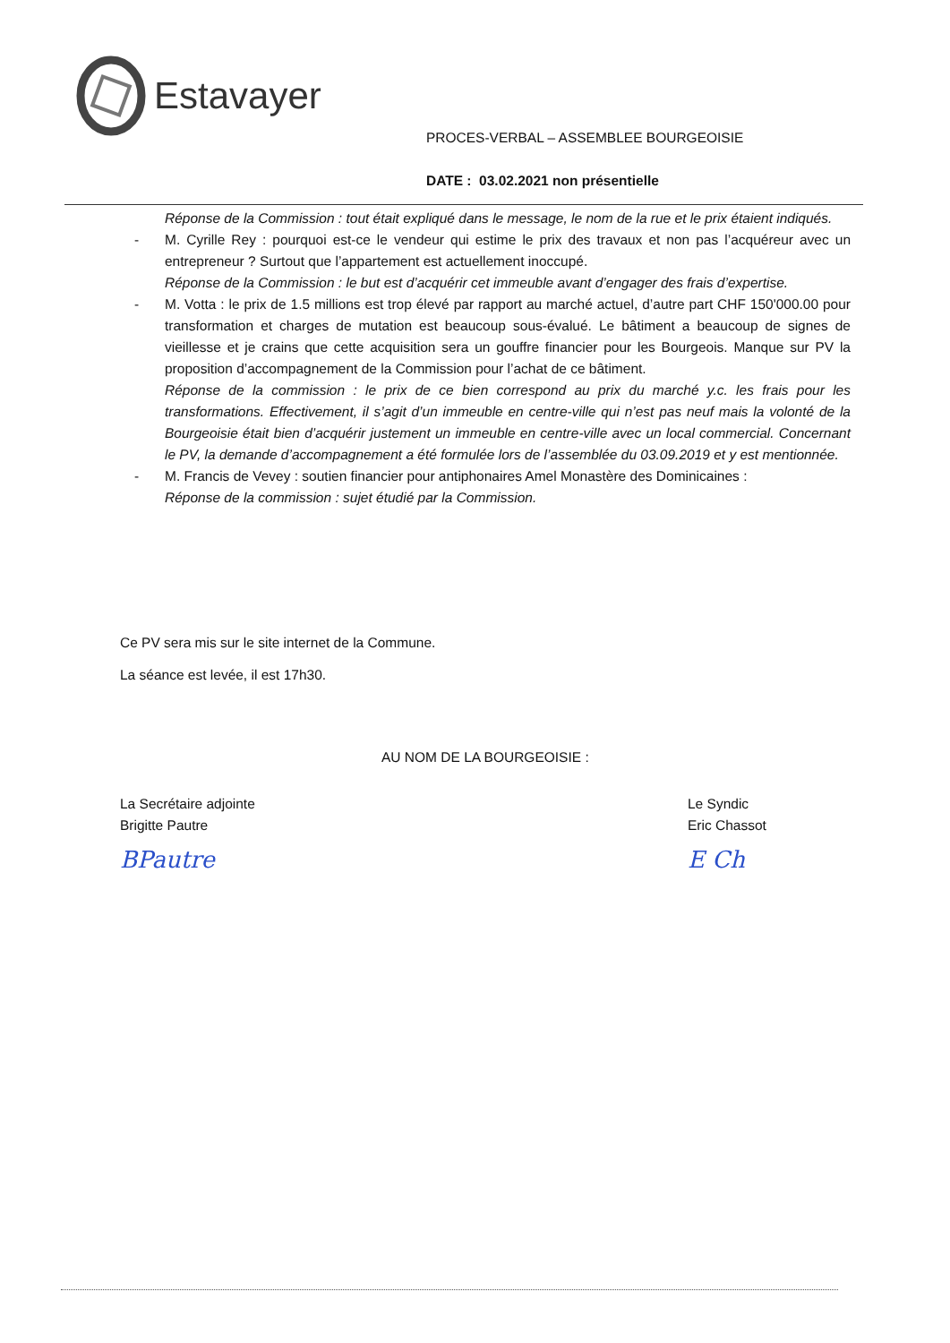Estavayer
PROCES-VERBAL – ASSEMBLEE BOURGEOISIE
DATE : 03.02.2021 non présentielle
Réponse de la Commission : tout était expliqué dans le message, le nom de la rue et le prix étaient indiqués.
- M. Cyrille Rey : pourquoi est-ce le vendeur qui estime le prix des travaux et non pas l’acquéreur avec un entrepreneur ? Surtout que l’appartement est actuellement inoccupé.
Réponse de la Commission : le but est d’acquérir cet immeuble avant d’engager des frais d’expertise.
- M. Votta : le prix de 1.5 millions est trop élevé par rapport au marché actuel, d’autre part CHF 150'000.00 pour transformation et charges de mutation est beaucoup sous-évalué. Le bâtiment a beaucoup de signes de vieillesse et je crains que cette acquisition sera un gouffre financier pour les Bourgeois. Manque sur PV la proposition d’accompagnement de la Commission pour l’achat de ce bâtiment.
Réponse de la commission : le prix de ce bien correspond au prix du marché y.c. les frais pour les transformations. Effectivement, il s’agit d’un immeuble en centre-ville qui n’est pas neuf mais la volonté de la Bourgeoisie était bien d’acquérir justement un immeuble en centre-ville avec un local commercial. Concernant le PV, la demande d’accompagnement a été formulée lors de l’assemblée du 03.09.2019 et y est mentionnée.
- M. Francis de Vevey : soutien financier pour antiphonaires Amel Monastère des Dominicaines :
Réponse de la commission : sujet étudié par la Commission.
Ce PV sera mis sur le site internet de la Commune.
La séance est levée, il est 17h30.
AU NOM DE LA BOURGEOISIE :
La Secrétaire adjointe
Brigitte Pautre
BPautre
Le Syndic
Eric Chassot
E Ch